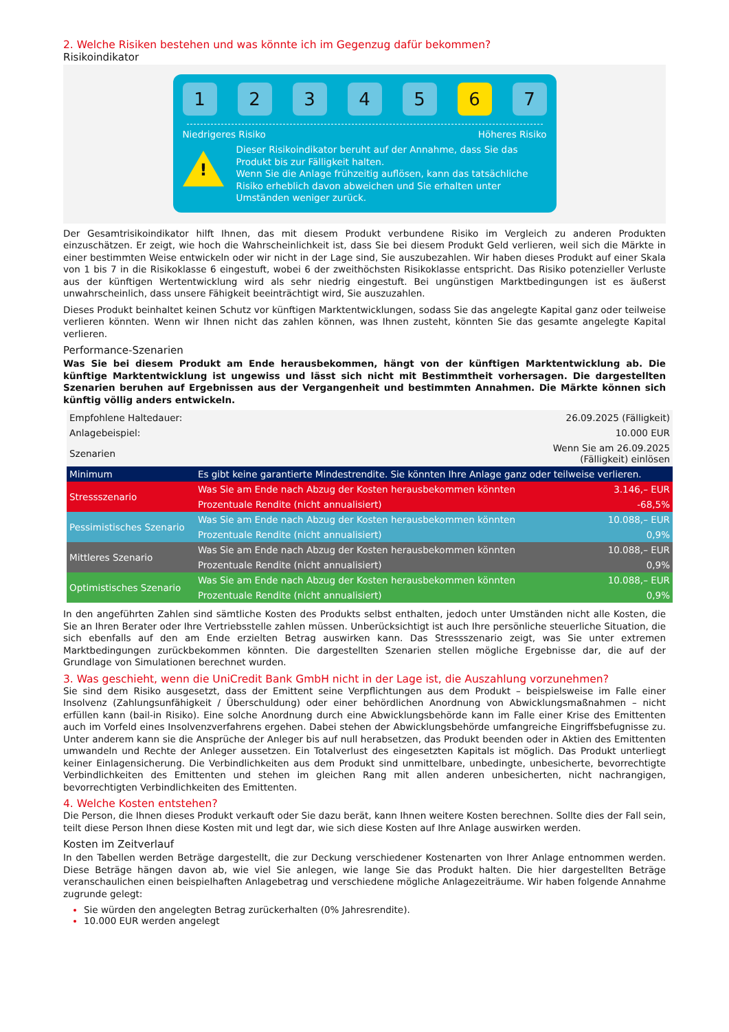2. Welche Risiken bestehen und was könnte ich im Gegenzug dafür bekommen?
Risikoindikator
1 2 3 4 5 6 7
Niedrigeres Risiko Höheres Risiko
!
Dieser Risikoindikator beruht auf der Annahme, dass Sie das Produkt bis zur Fälligkeit halten.
Wenn Sie die Anlage frühzeitig auflösen, kann das tatsächliche Risiko erheblich davon abweichen und Sie erhalten unter Umständen weniger zurück.
Der Gesamtrisikoindikator hilft Ihnen, das mit diesem Produkt verbundene Risiko im Vergleich zu anderen Produkten einzuschätzen. Er zeigt, wie hoch die Wahrscheinlichkeit ist, dass Sie bei diesem Produkt Geld verlieren, weil sich die Märkte in einer bestimmten Weise entwickeln oder wir nicht in der Lage sind, Sie auszubezahlen. Wir haben dieses Produkt auf einer Skala von 1 bis 7 in die Risikoklasse 6 eingestuft, wobei 6 der zweithöchsten Risikoklasse entspricht. Das Risiko potenzieller Verluste aus der künftigen Wertentwicklung wird als sehr niedrig eingestuft. Bei ungünstigen Marktbedingungen ist es äußerst unwahrscheinlich, dass unsere Fähigkeit beeinträchtigt wird, Sie auszuzahlen.
Dieses Produkt beinhaltet keinen Schutz vor künftigen Marktentwicklungen, sodass Sie das angelegte Kapital ganz oder teilweise verlieren könnten. Wenn wir Ihnen nicht das zahlen können, was Ihnen zusteht, könnten Sie das gesamte angelegte Kapital verlieren.
Performance-Szenarien
Was Sie bei diesem Produkt am Ende herausbekommen, hängt von der künftigen Marktentwicklung ab. Die künftige Marktentwicklung ist ungewiss und lässt sich nicht mit Bestimmtheit vorhersagen. Die dargestellten Szenarien beruhen auf Ergebnissen aus der Vergangenheit und bestimmten Annahmen. Die Märkte können sich künftig völlig anders entwickeln.
| Empfohlene Haltedauer: | | 26.09.2025 (Fälligkeit) |
| Anlagebeispiel: | | 10.000 EUR |
| Szenarien | | Wenn Sie am 26.09.2025 (Fälligkeit) einlösen |
| Minimum | Es gibt keine garantierte Mindestrendite. Sie könnten Ihre Anlage ganz oder teilweise verlieren. | |
| Stressszenario | Was Sie am Ende nach Abzug der Kosten herausbekommen könnten | 3.146,– EUR |
| | Prozentuale Rendite (nicht annualisiert) | -68,5% |
| Pessimistisches Szenario | Was Sie am Ende nach Abzug der Kosten herausbekommen könnten | 10.088,– EUR |
| | Prozentuale Rendite (nicht annualisiert) | 0,9% |
| Mittleres Szenario | Was Sie am Ende nach Abzug der Kosten herausbekommen könnten | 10.088,– EUR |
| | Prozentuale Rendite (nicht annualisiert) | 0,9% |
| Optimistisches Szenario | Was Sie am Ende nach Abzug der Kosten herausbekommen könnten | 10.088,– EUR |
| | Prozentuale Rendite (nicht annualisiert) | 0,9% |
In den angeführten Zahlen sind sämtliche Kosten des Produkts selbst enthalten, jedoch unter Umständen nicht alle Kosten, die Sie an Ihren Berater oder Ihre Vertriebsstelle zahlen müssen. Unberücksichtigt ist auch Ihre persönliche steuerliche Situation, die sich ebenfalls auf den am Ende erzielten Betrag auswirken kann. Das Stressszenario zeigt, was Sie unter extremen Marktbedingungen zurückbekommen könnten. Die dargestellten Szenarien stellen mögliche Ergebnisse dar, die auf der Grundlage von Simulationen berechnet wurden.
3. Was geschieht, wenn die UniCredit Bank GmbH nicht in der Lage ist, die Auszahlung vorzunehmen?
Sie sind dem Risiko ausgesetzt, dass der Emittent seine Verpflichtungen aus dem Produkt – beispielsweise im Falle einer Insolvenz (Zahlungsunfähigkeit / Überschuldung) oder einer behördlichen Anordnung von Abwicklungsmaßnahmen – nicht erfüllen kann (bail-in Risiko). Eine solche Anordnung durch eine Abwicklungsbehörde kann im Falle einer Krise des Emittenten auch im Vorfeld eines Insolvenzverfahrens ergehen. Dabei stehen der Abwicklungsbehörde umfangreiche Eingriffsbefugnisse zu. Unter anderem kann sie die Ansprüche der Anleger bis auf null herabsetzen, das Produkt beenden oder in Aktien des Emittenten umwandeln und Rechte der Anleger aussetzen. Ein Totalverlust des eingesetzten Kapitals ist möglich. Das Produkt unterliegt keiner Einlagensicherung. Die Verbindlichkeiten aus dem Produkt sind unmittelbare, unbedingte, unbesicherte, bevorrechtigte Verbindlichkeiten des Emittenten und stehen im gleichen Rang mit allen anderen unbesicherten, nicht nachrangigen, bevorrechtigten Verbindlichkeiten des Emittenten.
4. Welche Kosten entstehen?
Die Person, die Ihnen dieses Produkt verkauft oder Sie dazu berät, kann Ihnen weitere Kosten berechnen. Sollte dies der Fall sein, teilt diese Person Ihnen diese Kosten mit und legt dar, wie sich diese Kosten auf Ihre Anlage auswirken werden.
Kosten im Zeitverlauf
In den Tabellen werden Beträge dargestellt, die zur Deckung verschiedener Kostenarten von Ihrer Anlage entnommen werden. Diese Beträge hängen davon ab, wie viel Sie anlegen, wie lange Sie das Produkt halten. Die hier dargestellten Beträge veranschaulichen einen beispielhaften Anlagebetrag und verschiedene mögliche Anlagezeiträume. Wir haben folgende Annahme zugrunde gelegt:
Sie würden den angelegten Betrag zurückerhalten (0% Jahresrendite).
10.000 EUR werden angelegt